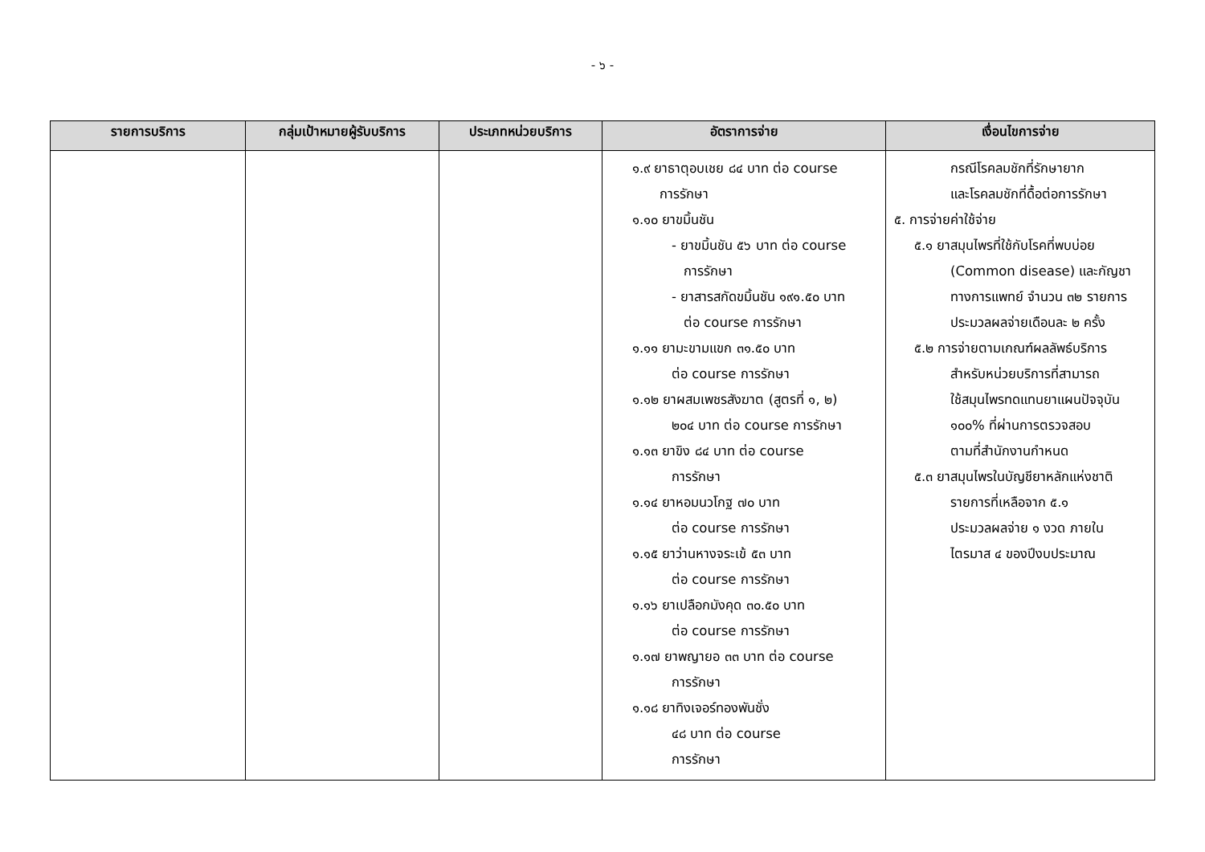- ๖ -
| รายการบริการ | กลุ่มเป้าหมายผู้รับบริการ | ประเภทหน่วยบริการ | อัตราการจ่าย | เงื่อนไขการจ่าย |
| --- | --- | --- | --- | --- |
| | | | ๑.๙ ยาธาตุอบเชย ๘๔ บาท ต่อ course การรักษา ๑.๑๐ ยาขมิ้นชัน - ยาขมิ้นชัน ๕๖ บาท ต่อ course การรักษา - ยาสารสกัดขมิ้นชัน ๑๙๑.๕๐ บาท ต่อ course การรักษา ๑.๑๑ ยามะขามแขก ๓๑.๕๐ บาท ต่อ course การรักษา ๑.๑๒ ยาผสมเพชรสังฆาต (สูตรที่ ๑, ๒) ๒๐๔ บาท ต่อ course การรักษา ๑.๑๓ ยาขิง ๘๔ บาท ต่อ course การรักษา ๑.๑๔ ยาหอมนวโกฐ ๗๐ บาท ต่อ course การรักษา ๑.๑๕ ยาว่านหางจระเข้ ๕๓ บาท ต่อ course การรักษา ๑.๑๖ ยาเปลือกมังคุด ๓๐.๕๐ บาท ต่อ course การรักษา ๑.๑๗ ยาพญายอ ๓๓ บาท ต่อ course การรักษา ๑.๑๘ ยาทิงเจอร์ทองพันชั่ง ๔๘ บาท ต่อ course การรักษา | กรณีโรคลมชักที่รักษายาก และโรคลมชักที่ดื้อต่อการรักษา ๕. การจ่ายค่าใช้จ่าย ๕.๑ ยาสมุนไพรที่ใช้กับโรคที่พบบ่อย (Common disease) และกัญชา ทางการแพทย์ จำนวน ๓๒ รายการ ประมวลผลจ่ายเดือนละ ๒ ครั้ง ๕.๒ การจ่ายตามเกณฑ์ผลลัพธ์บริการ สำหรับหน่วยบริการที่สามารถ ใช้สมุนไพรทดแทนยาแผนปัจจุบัน ๑๐๐% ที่ผ่านการตรวจสอบ ตามที่สำนักงานกำหนด ๕.๓ ยาสมุนไพรในบัญชียาหลักแห่งชาติ รายการที่เหลือจาก ๕.๑ ประมวลผลจ่าย ๑ งวด ภายใน ไตรมาส ๔ ของปีงบประมาณ |